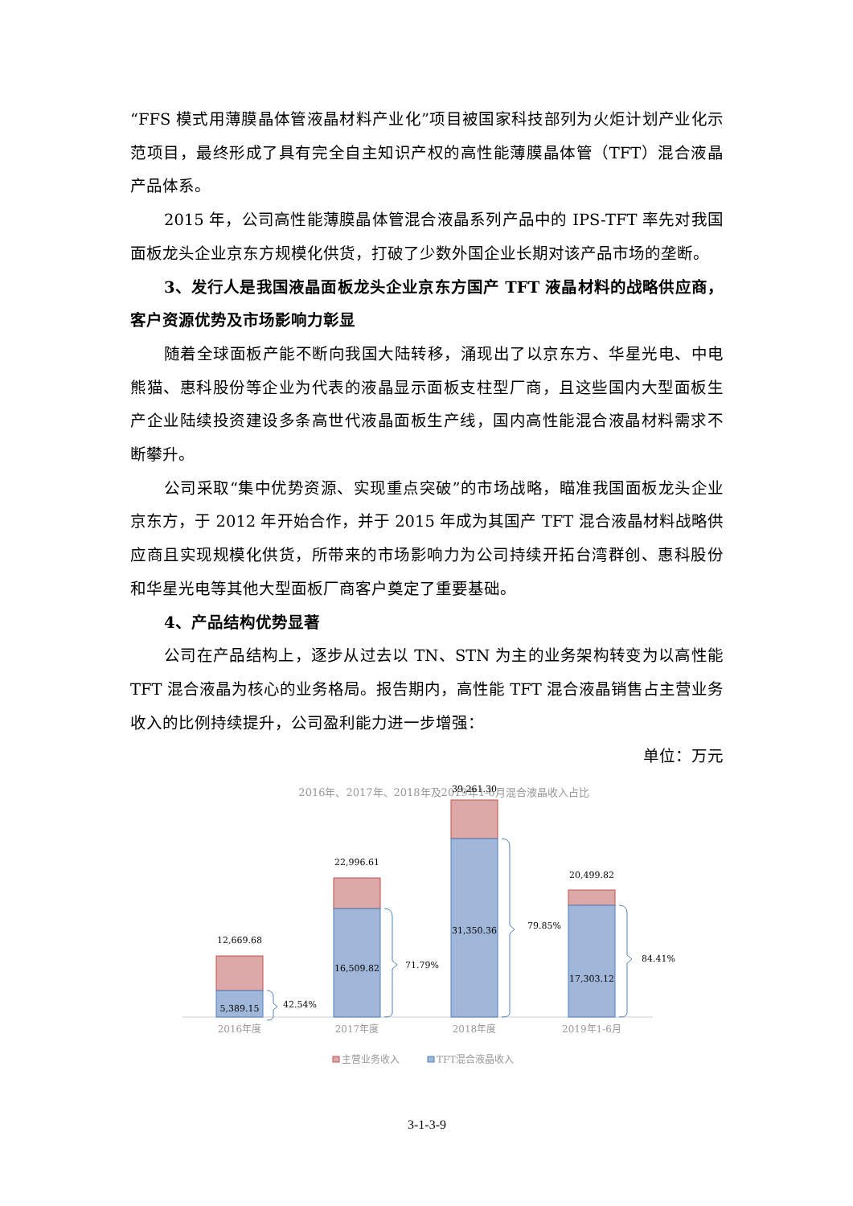“FFS 模式用薄膜晶体管液晶材料产业化”项目被国家科技部列为火炬计划产业化示范项目，最终形成了具有完全自主知识产权的高性能薄膜晶体管（TFT）混合液晶产品体系。
2015 年，公司高性能薄膜晶体管混合液晶系列产品中的 IPS-TFT 率先对我国面板龙头企业京东方规模化供货，打破了少数外国企业长期对该产品市场的垄断。
3、发行人是我国液晶面板龙头企业京东方国产 TFT 液晶材料的战略供应商，客户资源优势及市场影响力彰显
随着全球面板产能不断向我国大陆转移，涌现出了以京东方、华星光电、中电熊猫、惠科股份等企业为代表的液晶显示面板支柱型厂商，且这些国内大型面板生产企业陆续投资建设多条高世代液晶面板生产线，国内高性能混合液晶材料需求不断攀升。
公司采取“集中优势资源、实现重点突破”的市场战略，瞄准我国面板龙头企业京东方，于 2012 年开始合作，并于 2015 年成为其国产 TFT 混合液晶材料战略供应商且实现规模化供货，所带来的市场影响力为公司持续开拓台湾群创、惠科股份和华星光电等其他大型面板厂商客户奠定了重要基础。
4、产品结构优势显著
公司在产品结构上，逐步从过去以 TN、STN 为主的业务架构转变为以高性能 TFT 混合液晶为核心的业务格局。报告期内，高性能 TFT 混合液晶销售占主营业务收入的比例持续提升，公司盈利能力进一步增强：
单位：万元
2016年、2017年、2018年及2019年1-6月混合液晶收入占比
12,669.68
5,389.15
22,996.61
16,509.82
39,261.30
31,350.36
20,499.82
17,303.12
42.54%
71.79%
79.85%
84.41%
2016年度
2017年度
2018年度
2019年1-6月
主营业务收入
TFT混合液晶收入
3-1-3-9